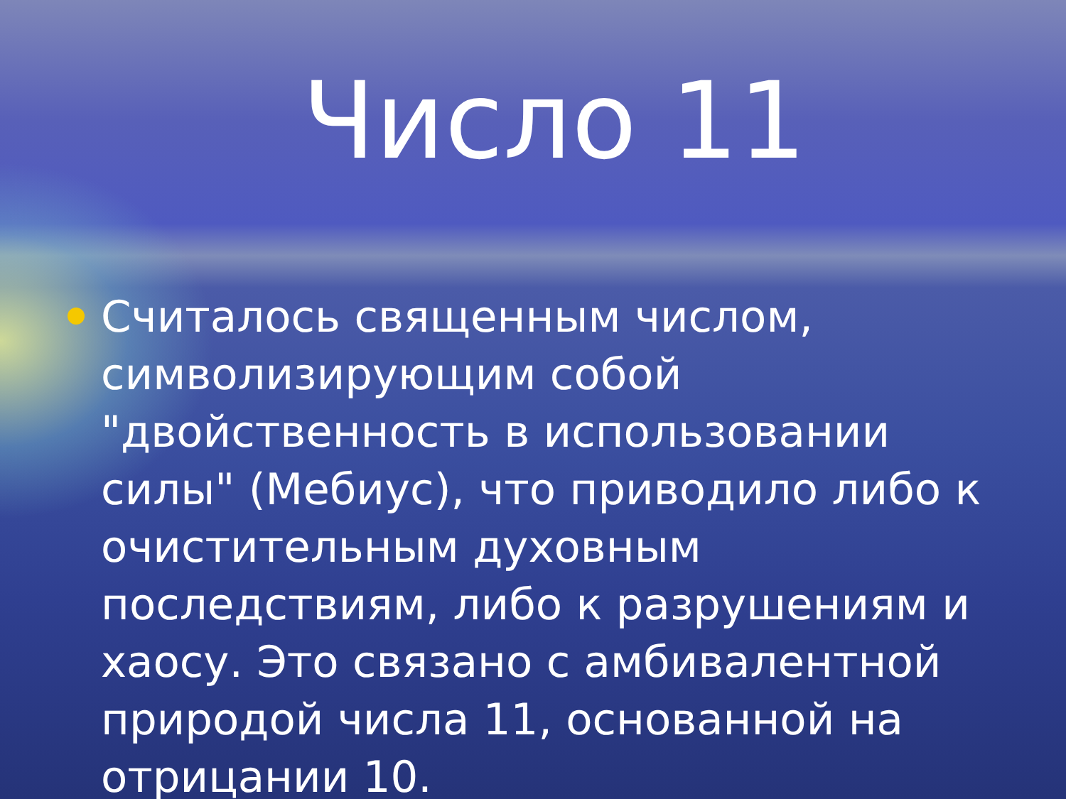Число 11
Считалось священным числом, символизирующим собой "двойственность в использовании силы" (Мебиус), что приводило либо к очистительным духовным последствиям, либо к разрушениям и хаосу. Это связано с амбивалентной природой числа 11, основанной на отрицании 10.